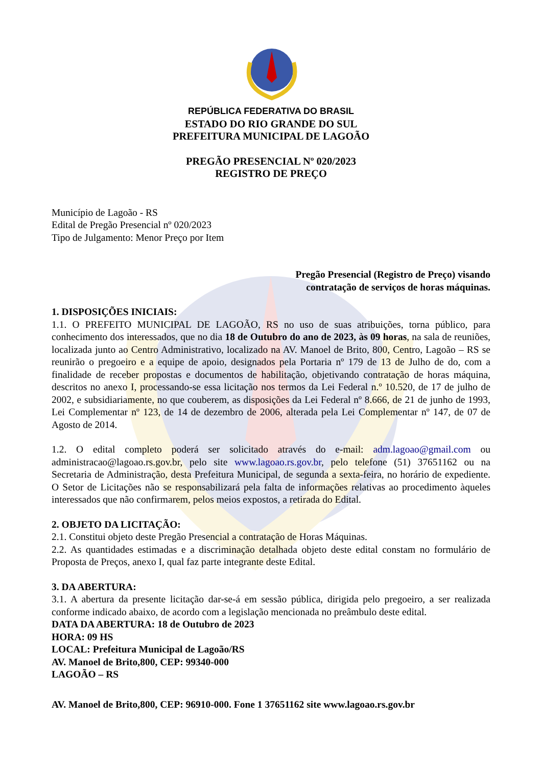REPÚBLICA FEDERATIVA DO BRASIL
ESTADO DO RIO GRANDE DO SUL
PREFEITURA MUNICIPAL DE LAGOÃO
PREGÃO PRESENCIAL Nº 020/2023
REGISTRO DE PREÇO
Município de Lagoão - RS
Edital de Pregão Presencial nº 020/2023
Tipo de Julgamento: Menor Preço por Item
Pregão Presencial (Registro de Preço) visando
contratação de serviços de horas máquinas.
1. DISPOSIÇÕES INICIAIS:
1.1. O PREFEITO MUNICIPAL DE LAGOÃO, RS no uso de suas atribuições, torna público, para conhecimento dos interessados, que no dia 18 de Outubro do ano de 2023, às 09 horas, na sala de reuniões, localizada junto ao Centro Administrativo, localizado na AV. Manoel de Brito, 800, Centro, Lagoão – RS se reunirão o pregoeiro e a equipe de apoio, designados pela Portaria nº 179 de 13 de Julho de do, com a finalidade de receber propostas e documentos de habilitação, objetivando contratação de horas máquina, descritos no anexo I, processando-se essa licitação nos termos da Lei Federal n.º 10.520, de 17 de julho de 2002, e subsidiariamente, no que couberem, as disposições da Lei Federal nº 8.666, de 21 de junho de 1993, Lei Complementar nº 123, de 14 de dezembro de 2006, alterada pela Lei Complementar nº 147, de 07 de Agosto de 2014.
1.2. O edital completo poderá ser solicitado através do e-mail: adm.lagoao@gmail.com ou administracao@lagoao.rs.gov.br, pelo site www.lagoao.rs.gov.br, pelo telefone (51) 37651162 ou na Secretaria de Administração, desta Prefeitura Municipal, de segunda a sexta-feira, no horário de expediente. O Setor de Licitações não se responsabilizará pela falta de informações relativas ao procedimento àqueles interessados que não confirmarem, pelos meios expostos, a retirada do Edital.
2. OBJETO DA LICITAÇÃO:
2.1. Constitui objeto deste Pregão Presencial a contratação de Horas Máquinas.
2.2. As quantidades estimadas e a discriminação detalhada objeto deste edital constam no formulário de Proposta de Preços, anexo I, qual faz parte integrante deste Edital.
3. DA ABERTURA:
3.1. A abertura da presente licitação dar-se-á em sessão pública, dirigida pelo pregoeiro, a ser realizada conforme indicado abaixo, de acordo com a legislação mencionada no preâmbulo deste edital.
DATA DA ABERTURA: 18 de Outubro de 2023
HORA: 09 HS
LOCAL: Prefeitura Municipal de Lagoão/RS
AV. Manoel de Brito,800, CEP: 99340-000
LAGOÃO – RS
AV. Manoel de Brito,800, CEP: 96910-000. Fone 1 37651162 site www.lagoao.rs.gov.br